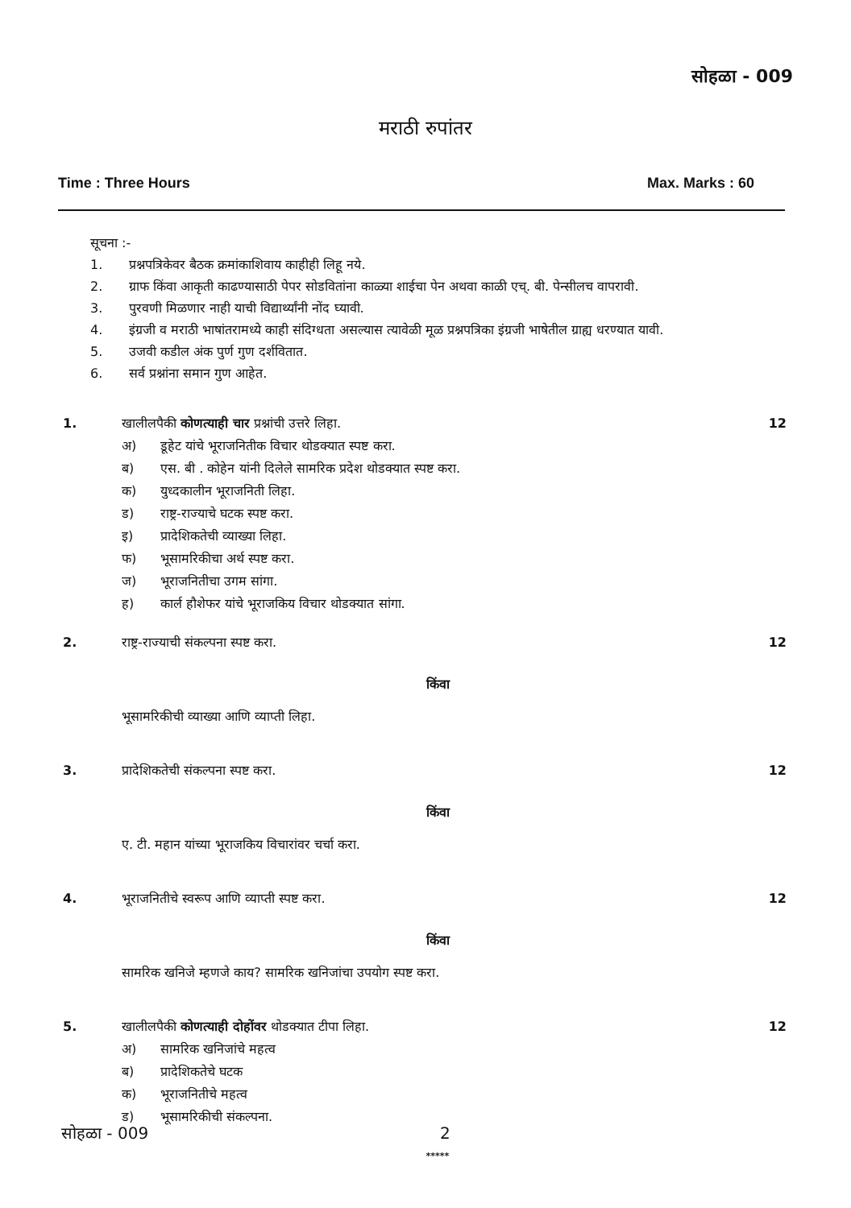सोहळा - 009
मराठी रुपांतर
Time : Three Hours Max. Marks : 60
सूचना :-
1. प्रश्नपत्रिकेवर बैठक क्रमांकाशिवाय काहीही लिहू नये.
2. ग्राफ किंवा आकृती काढण्यासाठी पेपर सोडवितांना काळ्या शाईचा पेन अथवा काळी एच्. बी. पेन्सीलच वापरावी.
3. पुरवणी मिळणार नाही याची विद्यार्थ्यांनी नोंद घ्यावी.
4. इंग्रजी व मराठी भाषांतरामध्ये काही संदिग्धता असल्यास त्यावेळी मूळ प्रश्नपत्रिका इंग्रजी भाषेतील ग्राह्य धरण्यात यावी.
5. उजवी कडील अंक पुर्ण गुण दर्शवितात.
6. सर्व प्रश्नांना समान गुण आहेत.
1. खालीलपैकी कोणत्याही चार प्रश्नांची उत्तरे लिहा. 12
अ) डूहेट यांचे भूराजनितीक विचार थोडक्यात स्पष्ट करा.
ब) एस. बी . कोहेन यांनी दिलेले सामरिक प्रदेश थोडक्यात स्पष्ट करा.
क) युध्दकालीन भूराजनिती लिहा.
ड) राष्ट्र-राज्याचे घटक स्पष्ट करा.
इ) प्रादेशिकतेची व्याख्या लिहा.
फ) भूसामरिकीचा अर्थ स्पष्ट करा.
ज) भूराजनितीचा उगम सांगा.
ह) कार्ल हौशेफर यांचे भूराजकिय विचार थोडक्यात सांगा.
2. राष्ट्र-राज्याची संकल्पना स्पष्ट करा. 12
किंवा
भूसामरिकीची व्याख्या आणि व्याप्ती लिहा.
3. प्रादेशिकतेची संकल्पना स्पष्ट करा. 12
किंवा
ए. टी. महान यांच्या भूराजकिय विचारांवर चर्चा करा.
4. भूराजनितीचे स्वरूप आणि व्याप्ती स्पष्ट करा. 12
किंवा
सामरिक खनिजे म्हणजे काय? सामरिक खनिजांचा उपयोग स्पष्ट करा.
5. खालीलपैकी कोणत्याही दोहोंवर थोडक्यात टीपा लिहा. 12
अ) सामरिक खनिजांचे महत्व
ब) प्रादेशिकतेचे घटक
क) भूराजनितीचे महत्व
ड) भूसामरिकीची संकल्पना.
*****
सोहळा - 009 2